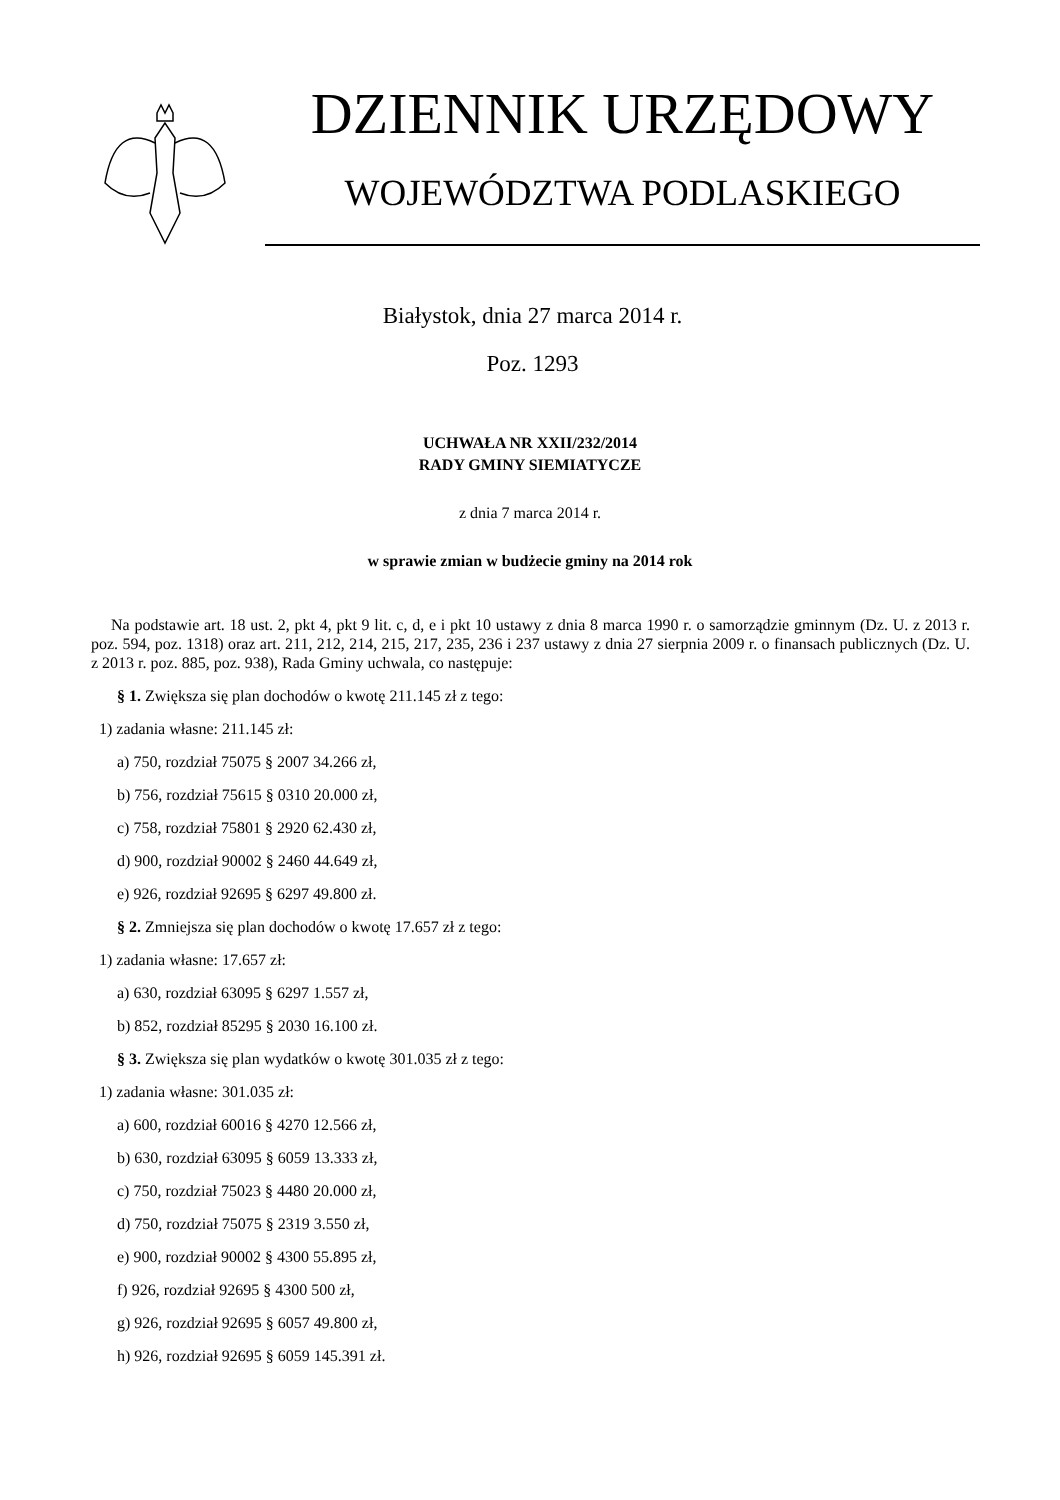DZIENNIK URZĘDOWY
WOJEWÓDZTWA PODLASKIEGO
Białystok, dnia 27 marca 2014 r.
Poz. 1293
UCHWAŁA NR XXII/232/2014
RADY GMINY SIEMIATYCZE
z dnia 7 marca 2014 r.
w sprawie zmian w budżecie gminy na 2014 rok
Na podstawie art. 18 ust. 2, pkt 4, pkt 9 lit. c, d, e i pkt 10 ustawy z dnia 8 marca 1990 r. o samorządzie gminnym (Dz. U. z 2013 r. poz. 594, poz. 1318) oraz art. 211, 212, 214, 215, 217, 235, 236 i 237 ustawy z dnia 27 sierpnia 2009 r. o finansach publicznych (Dz. U. z 2013 r. poz. 885, poz. 938), Rada Gminy uchwala, co następuje:
§ 1. Zwiększa się plan dochodów o kwotę 211.145 zł z tego:
1) zadania własne: 211.145 zł:
a) 750, rozdział 75075 § 2007 34.266 zł,
b) 756, rozdział 75615 § 0310 20.000 zł,
c) 758, rozdział 75801 § 2920 62.430 zł,
d) 900, rozdział 90002 § 2460 44.649 zł,
e) 926, rozdział 92695 § 6297 49.800 zł.
§ 2. Zmniejsza się plan dochodów o kwotę 17.657 zł z tego:
1) zadania własne: 17.657 zł:
a) 630, rozdział 63095 § 6297 1.557 zł,
b) 852, rozdział 85295 § 2030 16.100 zł.
§ 3. Zwiększa się plan wydatków o kwotę 301.035 zł z tego:
1) zadania własne: 301.035 zł:
a) 600, rozdział 60016 § 4270 12.566 zł,
b) 630, rozdział 63095 § 6059 13.333 zł,
c) 750, rozdział 75023 § 4480 20.000 zł,
d) 750, rozdział 75075 § 2319 3.550 zł,
e) 900, rozdział 90002 § 4300 55.895 zł,
f) 926, rozdział 92695 § 4300 500 zł,
g) 926, rozdział 92695 § 6057 49.800 zł,
h) 926, rozdział 92695 § 6059 145.391 zł.